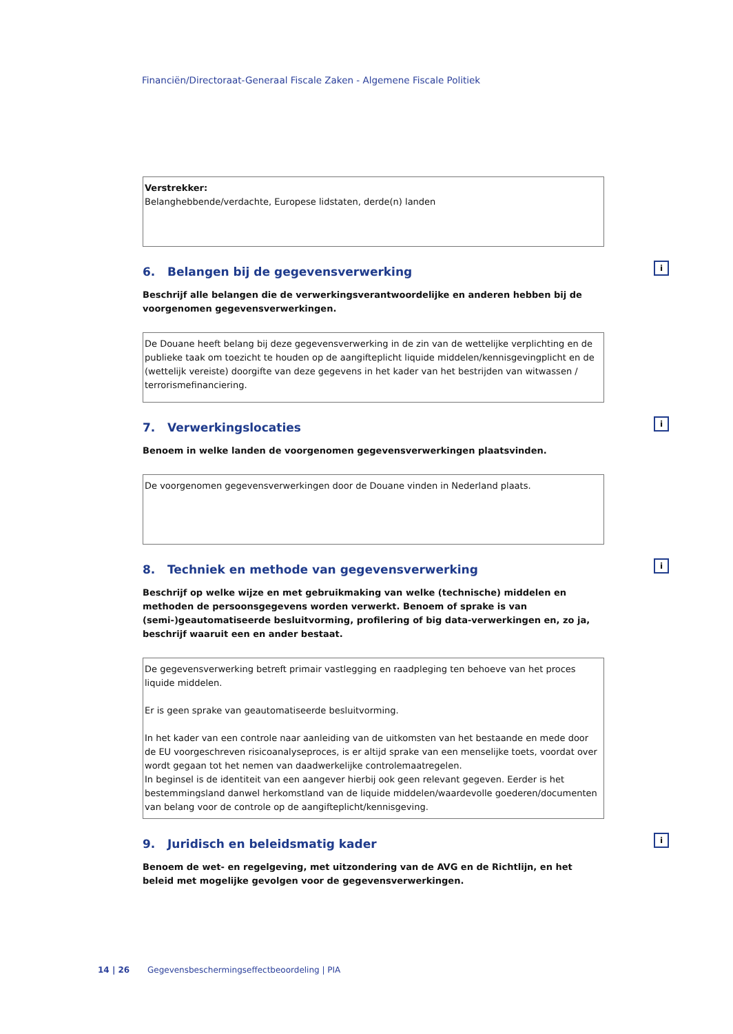Financiën/Directoraat-Generaal Fiscale Zaken - Algemene Fiscale Politiek
Verstrekker:
Belanghebbende/verdachte, Europese lidstaten, derde(n) landen
6. Belangen bij de gegevensverwerking i
Beschrijf alle belangen die de verwerkingsverantwoordelijke en anderen hebben bij de voorgenomen gegevensverwerkingen.
De Douane heeft belang bij deze gegevensverwerking in de zin van de wettelijke verplichting en de publieke taak om toezicht te houden op de aangifteplicht liquide middelen/kennisgevingplicht en de (wettelijk vereiste) doorgifte van deze gegevens in het kader van het bestrijden van witwassen / terrorismefinanciering.
7. Verwerkingslocaties i
Benoem in welke landen de voorgenomen gegevensverwerkingen plaatsvinden.
De voorgenomen gegevensverwerkingen door de Douane vinden in Nederland plaats.
8. Techniek en methode van gegevensverwerking i
Beschrijf op welke wijze en met gebruikmaking van welke (technische) middelen en methoden de persoonsgegevens worden verwerkt. Benoem of sprake is van (semi-)geautomatiseerde besluitvorming, profilering of big data-verwerkingen en, zo ja, beschrijf waaruit een en ander bestaat.
De gegevensverwerking betreft primair vastlegging en raadpleging ten behoeve van het proces liquide middelen.
Er is geen sprake van geautomatiseerde besluitvorming.
In het kader van een controle naar aanleiding van de uitkomsten van het bestaande en mede door de EU voorgeschreven risicoanalyseproces, is er altijd sprake van een menselijke toets, voordat over wordt gegaan tot het nemen van daadwerkelijke controlemaatregelen.
In beginsel is de identiteit van een aangever hierbij ook geen relevant gegeven. Eerder is het bestemmingsland danwel herkomstland van de liquide middelen/waardevolle goederen/documenten van belang voor de controle op de aangifteplicht/kennisgeving.
9. Juridisch en beleidsmatig kader i
Benoem de wet- en regelgeving, met uitzondering van de AVG en de Richtlijn, en het beleid met mogelijke gevolgen voor de gegevensverwerkingen.
14 | 26 Gegevensbeschermingseffectbeoordeling | PIA